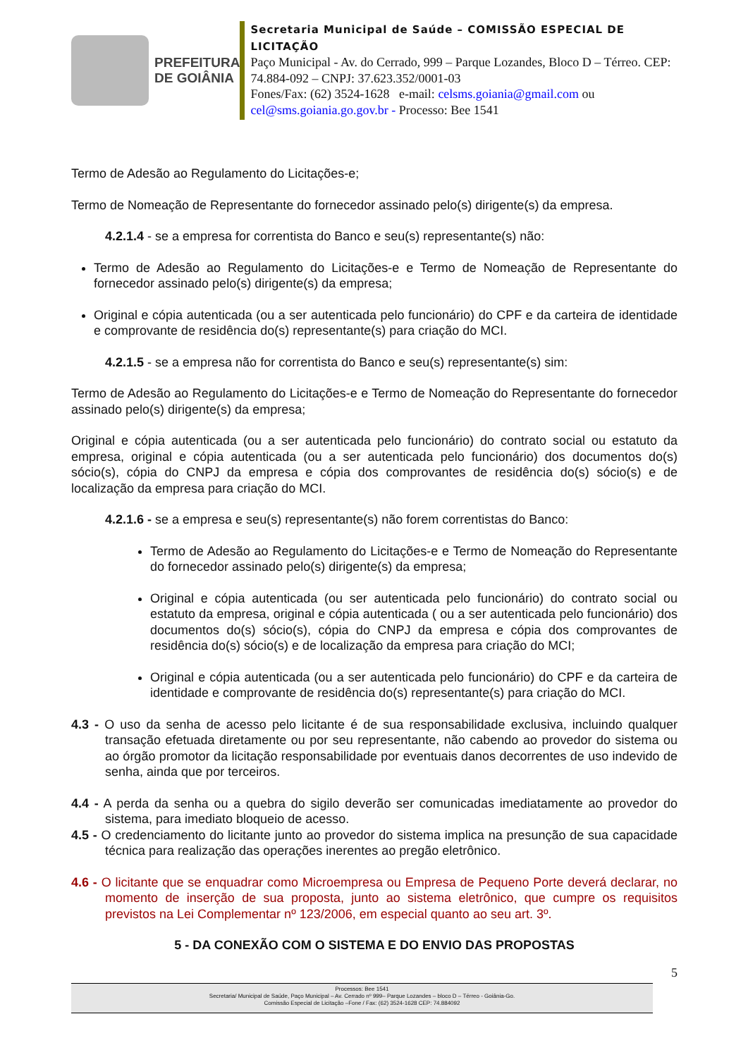PREFEITURA
DE GOIÂNIA
Secretaria Municipal de Saúde – COMISSÃO ESPECIAL DE LICITAÇÃO
Paço Municipal - Av. do Cerrado, 999 – Parque Lozandes, Bloco D – Térreo. CEP: 74.884-092 – CNPJ: 37.623.352/0001-03
Fones/Fax: (62) 3524-1628 e-mail: celsms.goiania@gmail.com ou cel@sms.goiania.go.gov.br - Processo: Bee 1541
Termo de Adesão ao Regulamento do Licitações-e;
Termo de Nomeação de Representante do fornecedor assinado pelo(s) dirigente(s) da empresa.
4.2.1.4 - se a empresa for correntista do Banco e seu(s) representante(s) não:
Termo de Adesão ao Regulamento do Licitações-e e Termo de Nomeação de Representante do fornecedor assinado pelo(s) dirigente(s) da empresa;
Original e cópia autenticada (ou a ser autenticada pelo funcionário) do CPF e da carteira de identidade e comprovante de residência do(s) representante(s) para criação do MCI.
4.2.1.5 - se a empresa não for correntista do Banco e seu(s) representante(s) sim:
Termo de Adesão ao Regulamento do Licitações-e e Termo de Nomeação do Representante do fornecedor assinado pelo(s) dirigente(s) da empresa;
Original e cópia autenticada (ou a ser autenticada pelo funcionário) do contrato social ou estatuto da empresa, original e cópia autenticada (ou a ser autenticada pelo funcionário) dos documentos do(s) sócio(s), cópia do CNPJ da empresa e cópia dos comprovantes de residência do(s) sócio(s) e de localização da empresa para criação do MCI.
4.2.1.6 - se a empresa e seu(s) representante(s) não forem correntistas do Banco:
Termo de Adesão ao Regulamento do Licitações-e e Termo de Nomeação do Representante do fornecedor assinado pelo(s) dirigente(s) da empresa;
Original e cópia autenticada (ou ser autenticada pelo funcionário) do contrato social ou estatuto da empresa, original e cópia autenticada ( ou a ser autenticada pelo funcionário) dos documentos do(s) sócio(s), cópia do CNPJ da empresa e cópia dos comprovantes de residência do(s) sócio(s) e de localização da empresa para criação do MCI;
Original e cópia autenticada (ou a ser autenticada pelo funcionário) do CPF e da carteira de identidade e comprovante de residência do(s) representante(s) para criação do MCI.
4.3 - O uso da senha de acesso pelo licitante é de sua responsabilidade exclusiva, incluindo qualquer transação efetuada diretamente ou por seu representante, não cabendo ao provedor do sistema ou ao órgão promotor da licitação responsabilidade por eventuais danos decorrentes de uso indevido de senha, ainda que por terceiros.
4.4 - A perda da senha ou a quebra do sigilo deverão ser comunicadas imediatamente ao provedor do sistema, para imediato bloqueio de acesso.
4.5 - O credenciamento do licitante junto ao provedor do sistema implica na presunção de sua capacidade técnica para realização das operações inerentes ao pregão eletrônico.
4.6 - O licitante que se enquadrar como Microempresa ou Empresa de Pequeno Porte deverá declarar, no momento de inserção de sua proposta, junto ao sistema eletrônico, que cumpre os requisitos previstos na Lei Complementar nº 123/2006, em especial quanto ao seu art. 3º.
5 - DA CONEXÃO COM O SISTEMA E DO ENVIO DAS PROPOSTAS
5
Processos: Bee 1541
Secretaria/ Municipal de Saúde, Paço Municipal – Av. Cerrado nº 999– Parque Lozandes – bloco D – Térreo - Goiânia-Go.
Comissão Especial de Licitação –Fone / Fax: (62) 3524-1628 CEP: 74.884092